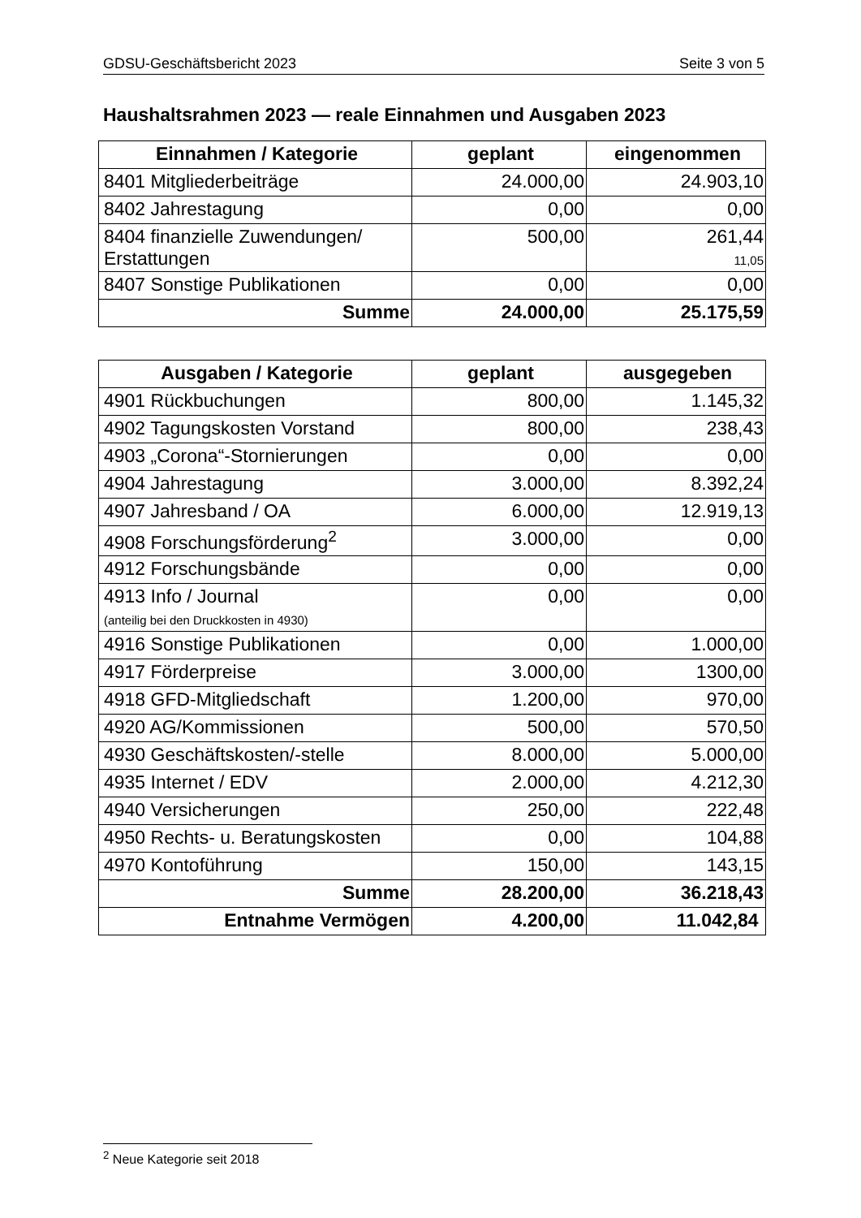GDSU-Geschäftsbericht 2023 Seite 3 von 5
Haushaltsrahmen 2023 — reale Einnahmen und Ausgaben 2023
| Einnahmen / Kategorie | geplant | eingenommen |
| --- | --- | --- |
| 8401 Mitgliederbeiträge | 24.000,00 | 24.903,10 |
| 8402 Jahrestagung | 0,00 | 0,00 |
| 8404 finanzielle Zuwendungen/ Erstattungen | 500,00 | 261,44 11,05 |
| 8407 Sonstige Publikationen | 0,00 | 0,00 |
| Summe | 24.000,00 | 25.175,59 |
| Ausgaben / Kategorie | geplant | ausgegeben |
| --- | --- | --- |
| 4901 Rückbuchungen | 800,00 | 1.145,32 |
| 4902 Tagungskosten Vorstand | 800,00 | 238,43 |
| 4903 „Corona“-Stornierungen | 0,00 | 0,00 |
| 4904 Jahrestagung | 3.000,00 | 8.392,24 |
| 4907 Jahresband / OA | 6.000,00 | 12.919,13 |
| 4908 Forschungsförderung<sup>2</sup> | 3.000,00 | 0,00 |
| 4912 Forschungsbände | 0,00 | 0,00 |
| 4913 Info / Journal (anteilig bei den Druckkosten in 4930) | 0,00 | 0,00 |
| 4916 Sonstige Publikationen | 0,00 | 1.000,00 |
| 4917 Förderpreise | 3.000,00 | 1300,00 |
| 4918 GFD-Mitgliedschaft | 1.200,00 | 970,00 |
| 4920 AG/Kommissionen | 500,00 | 570,50 |
| 4930 Geschäftskosten/-stelle | 8.000,00 | 5.000,00 |
| 4935 Internet / EDV | 2.000,00 | 4.212,30 |
| 4940 Versicherungen | 250,00 | 222,48 |
| 4950 Rechts- u. Beratungskosten | 0,00 | 104,88 |
| 4970 Kontoführung | 150,00 | 143,15 |
| Summe | 28.200,00 | 36.218,43 |
| Entnahme Vermögen | 4.200,00 | 11.042,84 |
<sup>2</sup> Neue Kategorie seit 2018